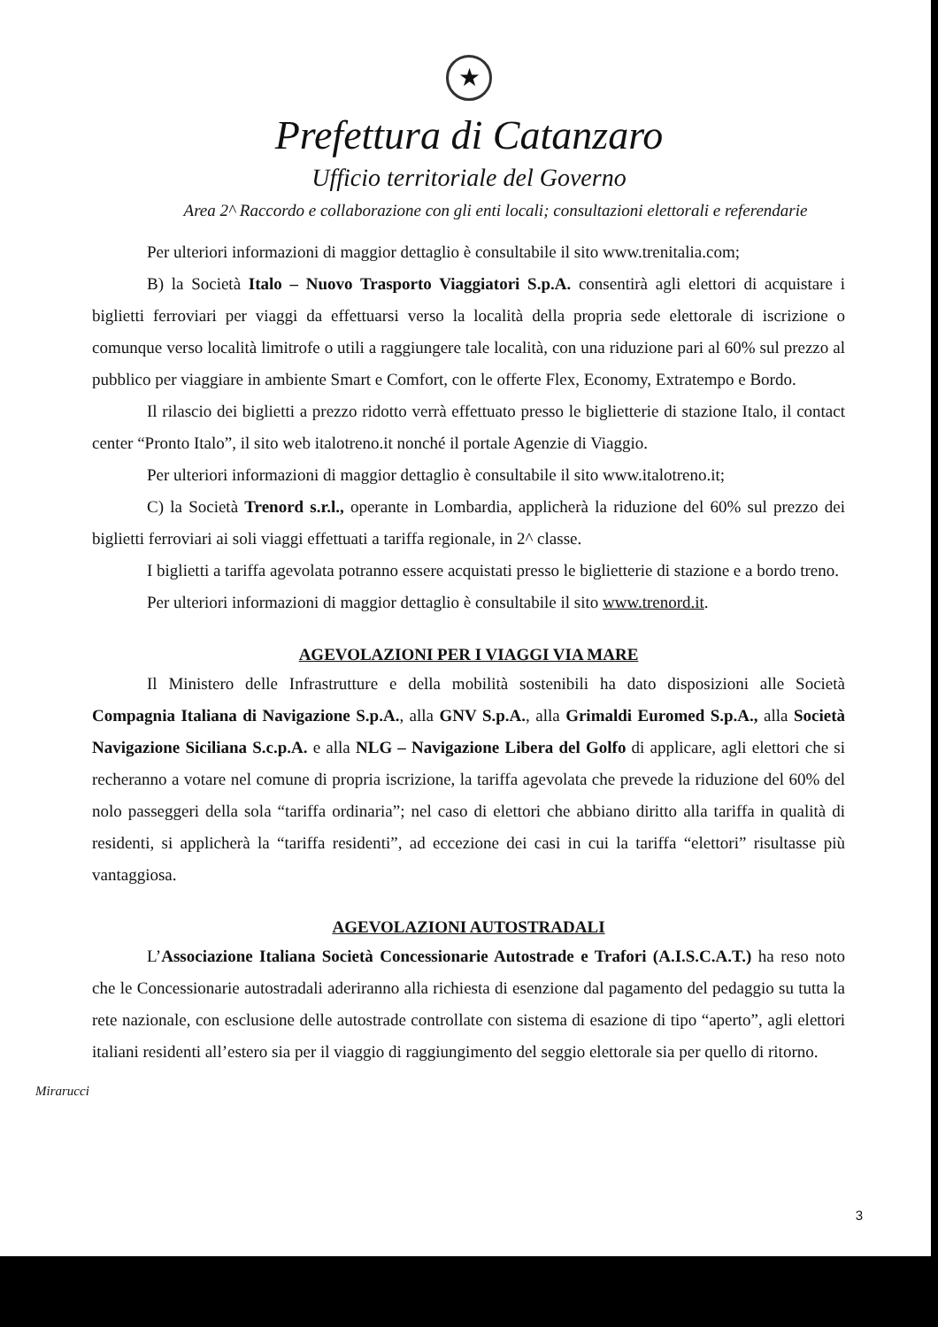★
Prefettura di Catanzaro
Ufficio territoriale del Governo
Area 2^ Raccordo e collaborazione con gli enti locali; consultazioni elettorali e referendarie
Per ulteriori informazioni di maggior dettaglio è consultabile il sito www.trenitalia.com;
B) la Società Italo – Nuovo Trasporto Viaggiatori S.p.A. consentirà agli elettori di acquistare i biglietti ferroviari per viaggi da effettuarsi verso la località della propria sede elettorale di iscrizione o comunque verso località limitrofe o utili a raggiungere tale località, con una riduzione pari al 60% sul prezzo al pubblico per viaggiare in ambiente Smart e Comfort, con le offerte Flex, Economy, Extratempo e Bordo.
Il rilascio dei biglietti a prezzo ridotto verrà effettuato presso le biglietterie di stazione Italo, il contact center “Pronto Italo”, il sito web italotreno.it nonché il portale Agenzie di Viaggio.
Per ulteriori informazioni di maggior dettaglio è consultabile il sito www.italotreno.it;
C) la Società Trenord s.r.l., operante in Lombardia, applicherà la riduzione del 60% sul prezzo dei biglietti ferroviari ai soli viaggi effettuati a tariffa regionale, in 2^ classe.
I biglietti a tariffa agevolata potranno essere acquistati presso le biglietterie di stazione e a bordo treno.
Per ulteriori informazioni di maggior dettaglio è consultabile il sito www.trenord.it.
AGEVOLAZIONI PER I VIAGGI VIA MARE
Il Ministero delle Infrastrutture e della mobilità sostenibili ha dato disposizioni alle Società Compagnia Italiana di Navigazione S.p.A., alla GNV S.p.A., alla Grimaldi Euromed S.p.A., alla Società Navigazione Siciliana S.c.p.A. e alla NLG – Navigazione Libera del Golfo di applicare, agli elettori che si recheranno a votare nel comune di propria iscrizione, la tariffa agevolata che prevede la riduzione del 60% del nolo passeggeri della sola “tariffa ordinaria”; nel caso di elettori che abbiano diritto alla tariffa in qualità di residenti, si applicherà la “tariffa residenti”, ad eccezione dei casi in cui la tariffa “elettori” risultasse più vantaggiosa.
AGEVOLAZIONI AUTOSTRADALI
L’Associazione Italiana Società Concessionarie Autostrade e Trafori (A.I.S.C.A.T.) ha reso noto che le Concessionarie autostradali aderiranno alla richiesta di esenzione dal pagamento del pedaggio su tutta la rete nazionale, con esclusione delle autostrade controllate con sistema di esazione di tipo “aperto”, agli elettori italiani residenti all’estero sia per il viaggio di raggiungimento del seggio elettorale sia per quello di ritorno.
Mirarucci
3